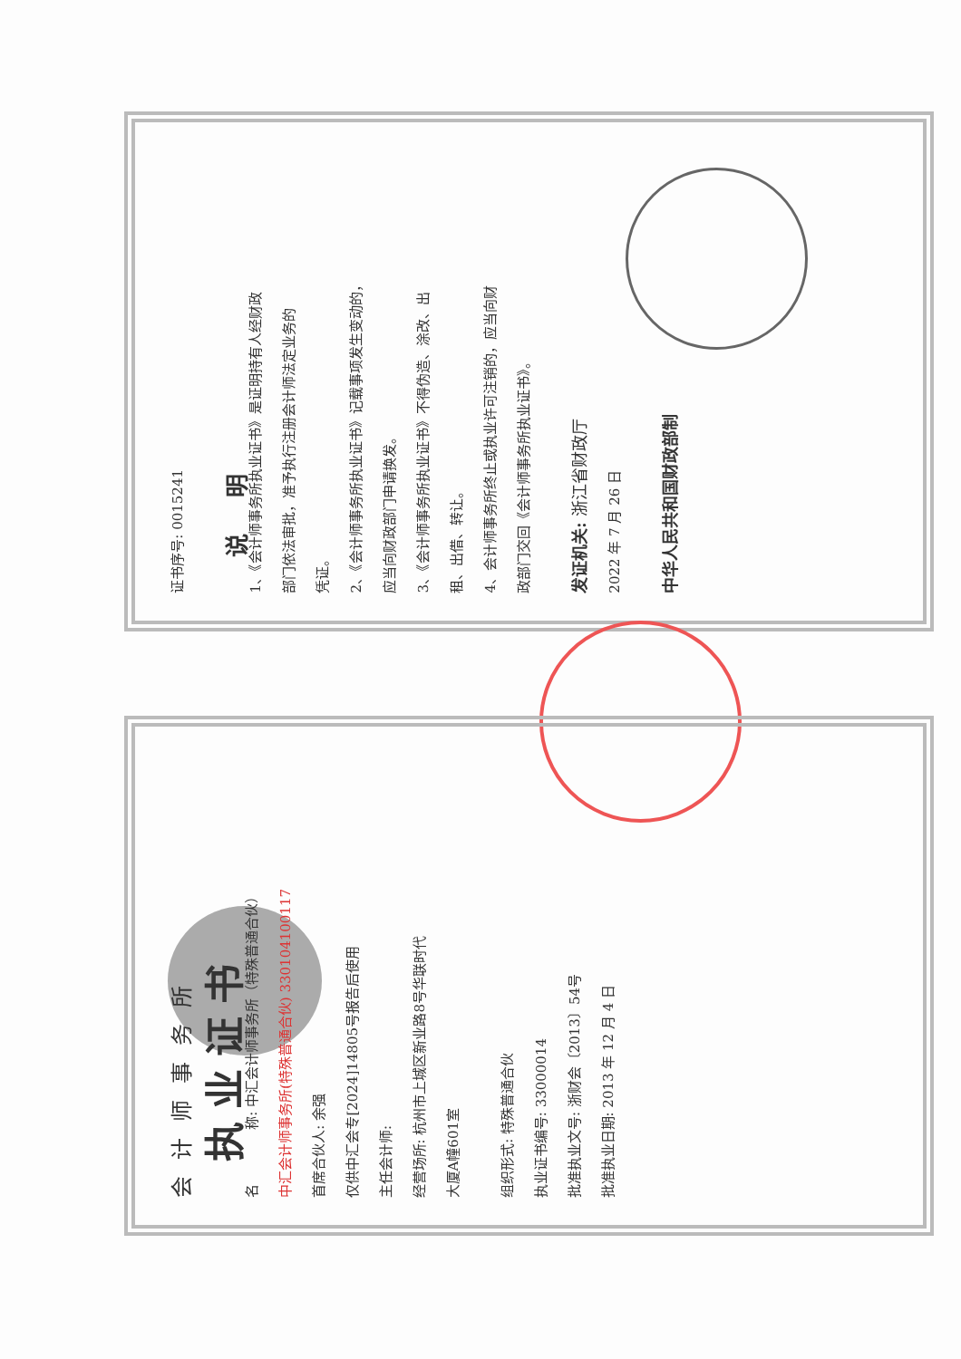证书序号: 0015241
说明
1、《会计师事务所执业证书》是证明持有人经财政
部门依法审批，准予执行注册会计师法定业务的
凭证。
2、《会计师事务所执业证书》记载事项发生变动的，
应当向财政部门申请换发。
3、《会计师事务所执业证书》不得伪造、涂改、出
租、出借、转让。
4、会计师事务所终止或执业许可注销的，应当向财
政部门交回《会计师事务所执业证书》。
发证机关: 浙江省财政厅
2022 年 7 月 26 日
中华人民共和国财政部制
会计师事务所
执业证书
名　　　　称: 中汇会计师事务所（特殊普通合伙）
中汇会计师事务所(特殊普通合伙) 330104100117
首席合伙人: 余强
仅供中汇会专[2024]14805号报告后使用
主任会计师:
经营场所: 杭州市上城区新业路8号华联时代
大厦A幢601室
组织形式: 特殊普通合伙
执业证书编号: 33000014
批准执业文号: 浙财会〔2013〕54号
批准执业日期: 2013 年 12 月 4 日